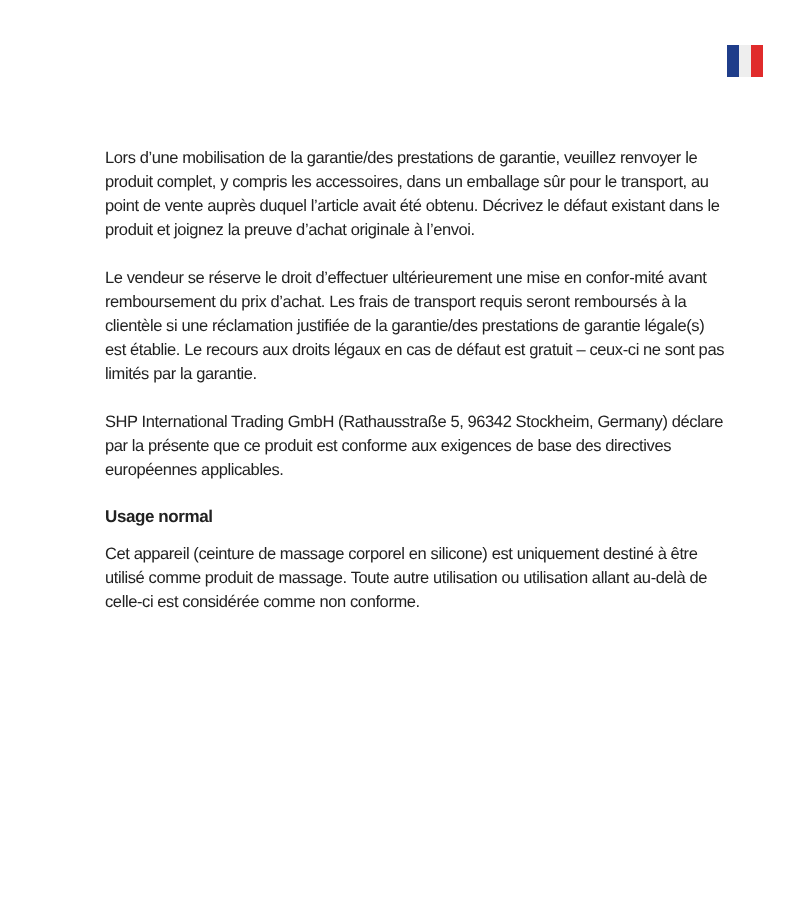Lors d’une mobilisation de la garantie/des prestations de garantie, veuillez renvoyer le produit complet, y compris les accessoires, dans un emballage sûr pour le transport, au point de vente auprès duquel l’article avait été obtenu. Décrivez le défaut existant dans le produit et joignez la preuve d’achat originale à l’envoi.
Le vendeur se réserve le droit d’effectuer ultérieurement une mise en confor-mité avant remboursement du prix d’achat. Les frais de transport requis seront remboursés à la clientèle si une réclamation justifiée de la garantie/des prestations de garantie légale(s) est établie. Le recours aux droits légaux en cas de défaut est gratuit – ceux-ci ne sont pas limités par la garantie.
SHP International Trading GmbH (Rathausstraße 5, 96342 Stockheim, Germany) déclare par la présente que ce produit est conforme aux exigences de base des directives européennes applicables.
Usage normal
Cet appareil (ceinture de massage corporel en silicone) est uniquement destiné à être utilisé comme produit de massage. Toute autre utilisation ou utilisation allant au-delà de celle-ci est considérée comme non conforme.